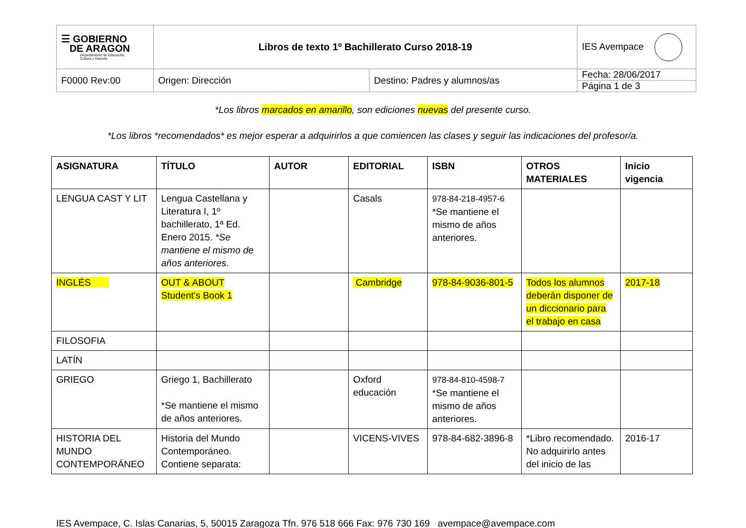| ☰ GOBIERNO DE ARAGON Departamento de Educación, Cultura y Deporte | Libros de texto 1º Bachillerato Curso 2018-19 | | IES Avempace |
| F0000 Rev:00 | Origen: Dirección | Destino: Padres y alumnos/as | Fecha: 28/06/2017 Página 1 de 3 |
*Los libros marcados en amarillo, son ediciones nuevas del presente curso.
*Los libros *recomendados* es mejor esperar a adquirirlos a que comiencen las clases y seguir las indicaciones del profesor/a.
| ASIGNATURA | TÍTULO | AUTOR | EDITORIAL | ISBN | OTROS MATERIALES | Inicio vigencia |
| --- | --- | --- | --- | --- | --- | --- |
| LENGUA CAST Y LIT | Lengua Castellana y Literatura I, 1º bachillerato, 1ª Ed. Enero 2015. *Se mantiene el mismo de años anteriores. | | Casals | 978-84-218-4957-6 *Se mantiene el mismo de años anteriores. | | |
| INGLÉS | OUT & ABOUT Student's Book 1 | | Cambridge | 978-84-9036-801-5 | Todos los alumnos deberán disponer de un diccionario para el trabajo en casa | 2017-18 |
| FILOSOFIA | | | | | | |
| LATÍN | | | | | | |
| GRIEGO | Griego 1, Bachillerato *Se mantiene el mismo de años anteriores. | | Oxford educación | 978-84-810-4598-7 *Se mantiene el mismo de años anteriores. | | |
| HISTORIA DEL MUNDO CONTEMPORÁNEO | Historia del Mundo Contemporáneo. Contiene separata: | | VICENS-VIVES | 978-84-682-3896-8 | *Libro recomendado. No adquirirlo antes del inicio de las | 2016-17 |
IES Avempace, C. Islas Canarias, 5, 50015 Zaragoza Tfn. 976 518 666 Fax: 976 730 169 avempace@avempace.com